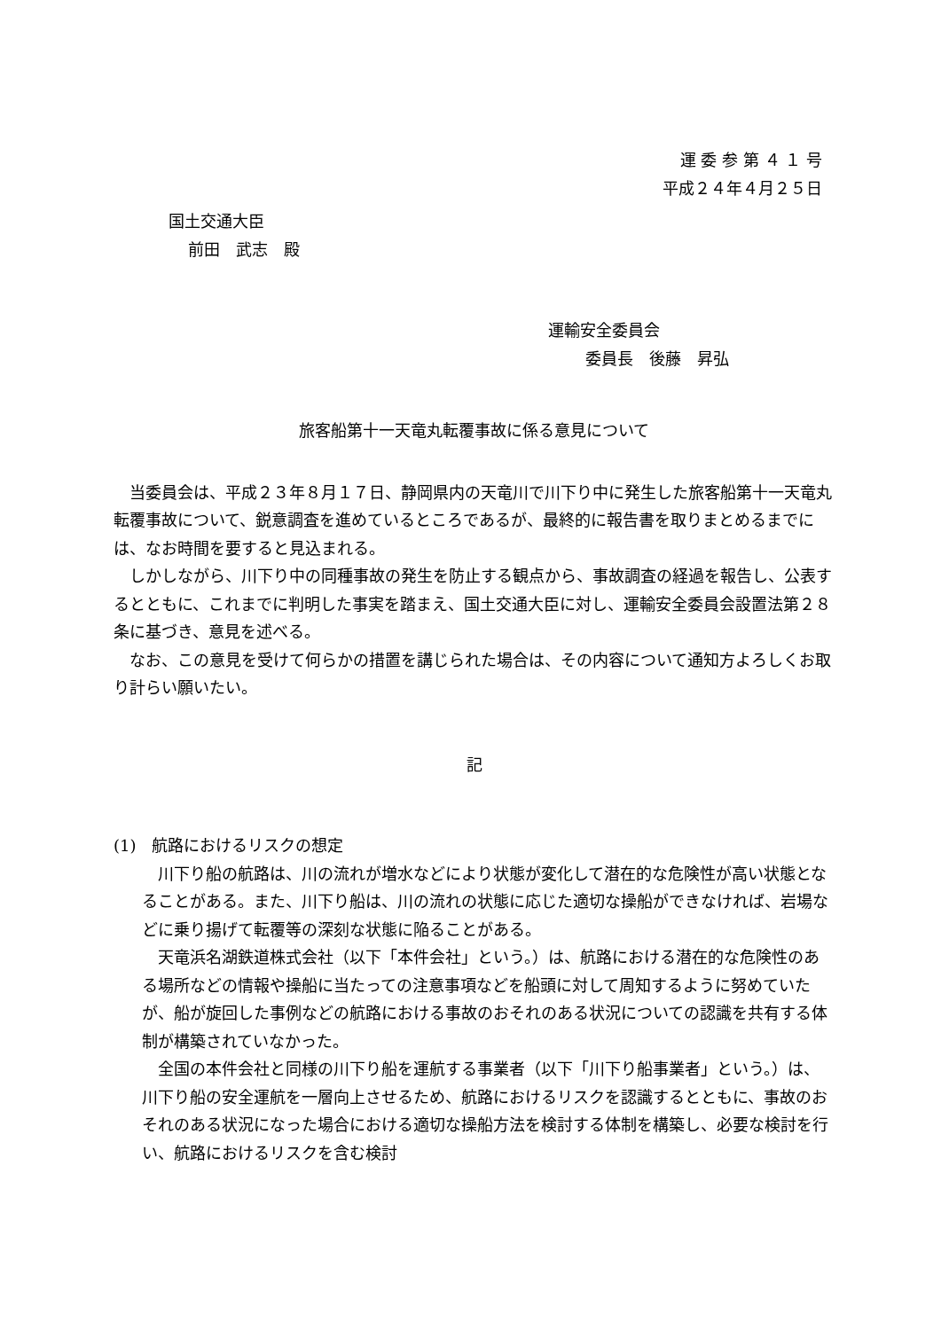運 委 参 第 ４ １ 号
平成２４年４月２５日
国土交通大臣
前田　武志　殿
運輸安全委員会
委員長　後藤　昇弘
旅客船第十一天竜丸転覆事故に係る意見について
当委員会は、平成２３年８月１７日、静岡県内の天竜川で川下り中に発生した旅客船第十一天竜丸転覆事故について、鋭意調査を進めているところであるが、最終的に報告書を取りまとめるまでには、なお時間を要すると見込まれる。
しかしながら、川下り中の同種事故の発生を防止する観点から、事故調査の経過を報告し、公表するとともに、これまでに判明した事実を踏まえ、国土交通大臣に対し、運輸安全委員会設置法第２８条に基づき、意見を述べる。
なお、この意見を受けて何らかの措置を講じられた場合は、その内容について通知方よろしくお取り計らい願いたい。
記
(1)　航路におけるリスクの想定
川下り船の航路は、川の流れが増水などにより状態が変化して潜在的な危険性が高い状態となることがある。また、川下り船は、川の流れの状態に応じた適切な操船ができなければ、岩場などに乗り揚げて転覆等の深刻な状態に陥ることがある。
天竜浜名湖鉄道株式会社（以下「本件会社」という。）は、航路における潜在的な危険性のある場所などの情報や操船に当たっての注意事項などを船頭に対して周知するように努めていたが、船が旋回した事例などの航路における事故のおそれのある状況についての認識を共有する体制が構築されていなかった。
全国の本件会社と同様の川下り船を運航する事業者（以下「川下り船事業者」という。）は、川下り船の安全運航を一層向上させるため、航路におけるリスクを認識するとともに、事故のおそれのある状況になった場合における適切な操船方法を検討する体制を構築し、必要な検討を行い、航路におけるリスクを含む検討